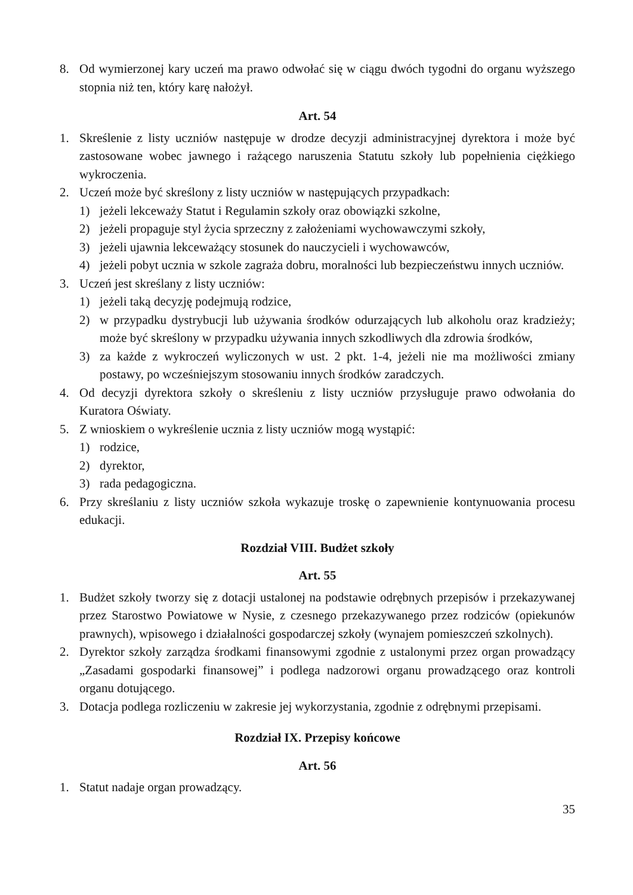8. Od wymierzonej kary uczeń ma prawo odwołać się w ciągu dwóch tygodni do organu wyższego stopnia niż ten, który karę nałożył.
Art. 54
1. Skreślenie z listy uczniów następuje w drodze decyzji administracyjnej dyrektora i może być zastosowane wobec jawnego i rażącego naruszenia Statutu szkoły lub popełnienia ciężkiego wykroczenia.
2. Uczeń może być skreślony z listy uczniów w następujących przypadkach:
1) jeżeli lekceważy Statut i Regulamin szkoły oraz obowiązki szkolne,
2) jeżeli propaguje styl życia sprzeczny z założeniami wychowawczymi szkoły,
3) jeżeli ujawnia lekceważący stosunek do nauczycieli i wychowawców,
4) jeżeli pobyt ucznia w szkole zagraża dobru, moralności lub bezpieczeństwu innych uczniów.
3. Uczeń jest skreślany z listy uczniów:
1) jeżeli taką decyzję podejmują rodzice,
2) w przypadku dystrybucji lub używania środków odurzających lub alkoholu oraz kradzieży; może być skreślony w przypadku używania innych szkodliwych dla zdrowia środków,
3) za każde z wykroczeń wyliczonych w ust. 2 pkt. 1-4, jeżeli nie ma możliwości zmiany postawy, po wcześniejszym stosowaniu innych środków zaradczych.
4. Od decyzji dyrektora szkoły o skreśleniu z listy uczniów przysługuje prawo odwołania do Kuratora Oświaty.
5. Z wnioskiem o wykreślenie ucznia z listy uczniów mogą wystąpić:
1) rodzice,
2) dyrektor,
3) rada pedagogiczna.
6. Przy skreślaniu z listy uczniów szkoła wykazuje troskę o zapewnienie kontynuowania procesu edukacji.
Rozdział VIII. Budżet szkoły
Art. 55
1. Budżet szkoły tworzy się z dotacji ustalonej na podstawie odrębnych przepisów i przekazywanej przez Starostwo Powiatowe w Nysie, z czesnego przekazywanego przez rodziców (opiekunów prawnych), wpisowego i działalności gospodarczej szkoły (wynajem pomieszczeń szkolnych).
2. Dyrektor szkoły zarządza środkami finansowymi zgodnie z ustalonymi przez organ prowadzący „Zasadami gospodarki finansowej” i podlega nadzorowi organu prowadzącego oraz kontroli organu dotującego.
3. Dotacja podlega rozliczeniu w zakresie jej wykorzystania, zgodnie z odrębnymi przepisami.
Rozdział IX. Przepisy końcowe
Art. 56
1. Statut nadaje organ prowadzący.
35